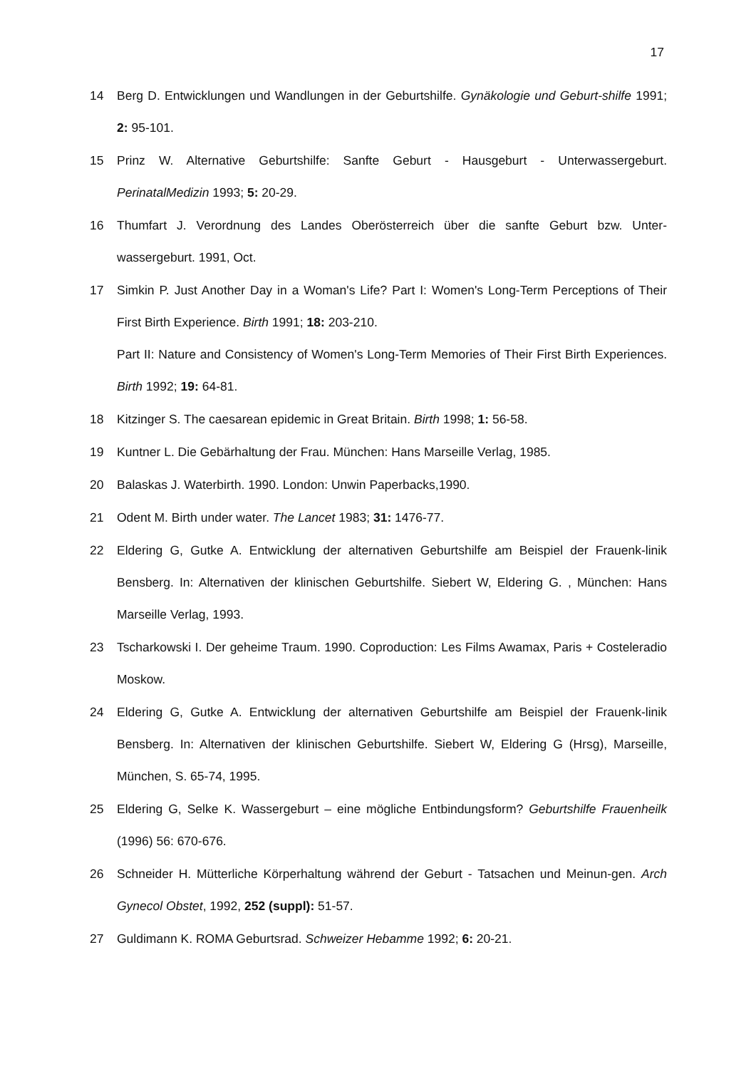17
14 Berg D. Entwicklungen und Wandlungen in der Geburtshilfe. Gynäkologie und Geburt-shilfe 1991; 2: 95-101.
15 Prinz W. Alternative Geburtshilfe: Sanfte Geburt - Hausgeburt - Unterwassergeburt. PerinatalMedizin 1993; 5: 20-29.
16 Thumfart J. Verordnung des Landes Oberösterreich über die sanfte Geburt bzw. Unter-wassergeburt. 1991, Oct.
17 Simkin P. Just Another Day in a Woman's Life? Part I: Women's Long-Term Perceptions of Their First Birth Experience. Birth 1991; 18: 203-210.
Part II: Nature and Consistency of Women's Long-Term Memories of Their First Birth Experiences. Birth 1992; 19: 64-81.
18 Kitzinger S. The caesarean epidemic in Great Britain. Birth 1998; 1: 56-58.
19 Kuntner L. Die Gebärhaltung der Frau. München: Hans Marseille Verlag, 1985.
20 Balaskas J. Waterbirth. 1990. London: Unwin Paperbacks,1990.
21 Odent M. Birth under water. The Lancet 1983; 31: 1476-77.
22 Eldering G, Gutke A. Entwicklung der alternativen Geburtshilfe am Beispiel der Frauenk-linik Bensberg. In: Alternativen der klinischen Geburtshilfe. Siebert W, Eldering G. , München: Hans Marseille Verlag, 1993.
23 Tscharkowski I. Der geheime Traum. 1990. Coproduction: Les Films Awamax, Paris + Costeleradio Moskow.
24 Eldering G, Gutke A. Entwicklung der alternativen Geburtshilfe am Beispiel der Frauenk-linik Bensberg. In: Alternativen der klinischen Geburtshilfe. Siebert W, Eldering G (Hrsg), Marseille, München, S. 65-74, 1995.
25 Eldering G, Selke K. Wassergeburt – eine mögliche Entbindungsform? Geburtshilfe Frauenheilk (1996) 56: 670-676.
26 Schneider H. Mütterliche Körperhaltung während der Geburt - Tatsachen und Meinun-gen. Arch Gynecol Obstet, 1992, 252 (suppl): 51-57.
27 Guldimann K. ROMA Geburtsrad. Schweizer Hebamme 1992; 6: 20-21.